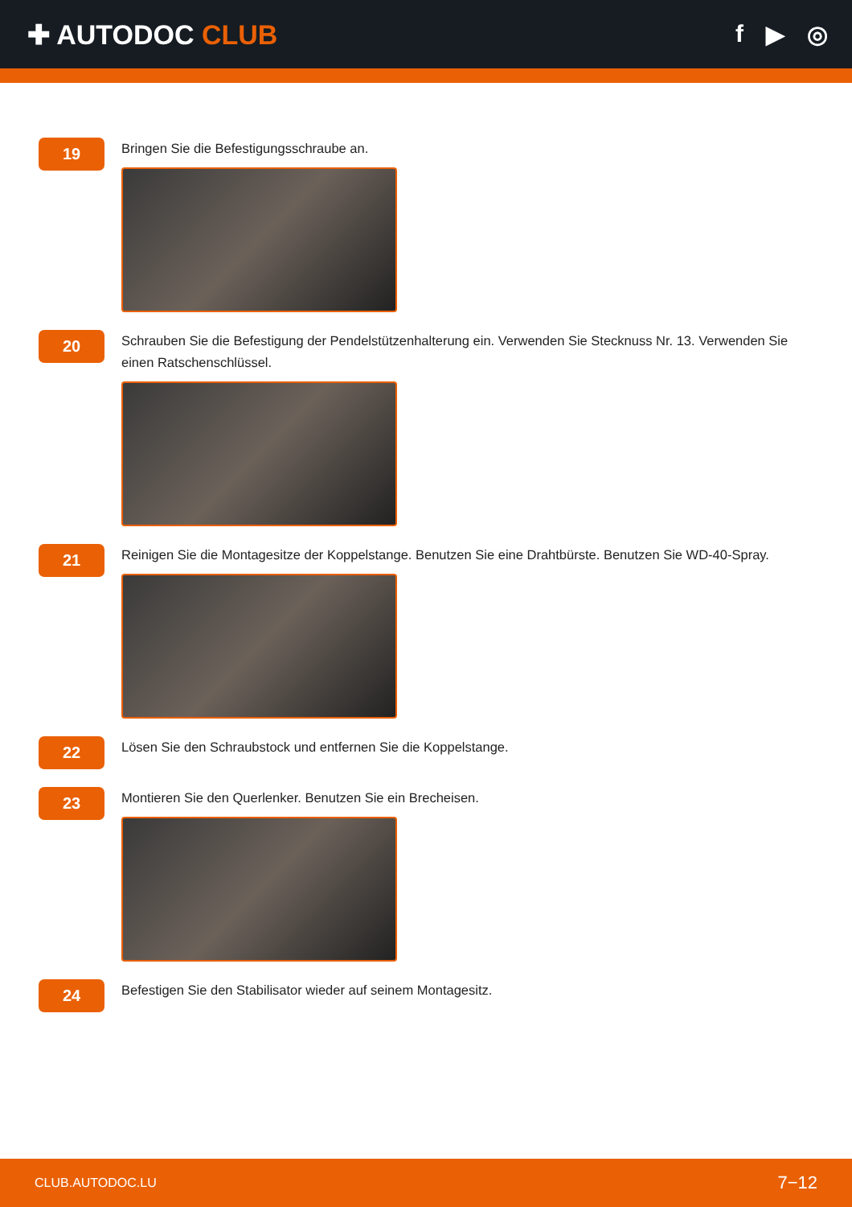✚ AUTODOC CLUB f ▶ ◎
19
Bringen Sie die Befestigungsschraube an.
20
Schrauben Sie die Befestigung der Pendelstützenhalterung ein. Verwenden Sie Stecknuss Nr. 13. Verwenden Sie einen Ratschenschlüssel.
21
Reinigen Sie die Montagesitze der Koppelstange. Benutzen Sie eine Drahtbürste. Benutzen Sie WD-40-Spray.
22
Lösen Sie den Schraubstock und entfernen Sie die Koppelstange.
23
Montieren Sie den Querlenker. Benutzen Sie ein Brecheisen.
24
Befestigen Sie den Stabilisator wieder auf seinem Montagesitz.
CLUB.AUTODOC.LU 7−12